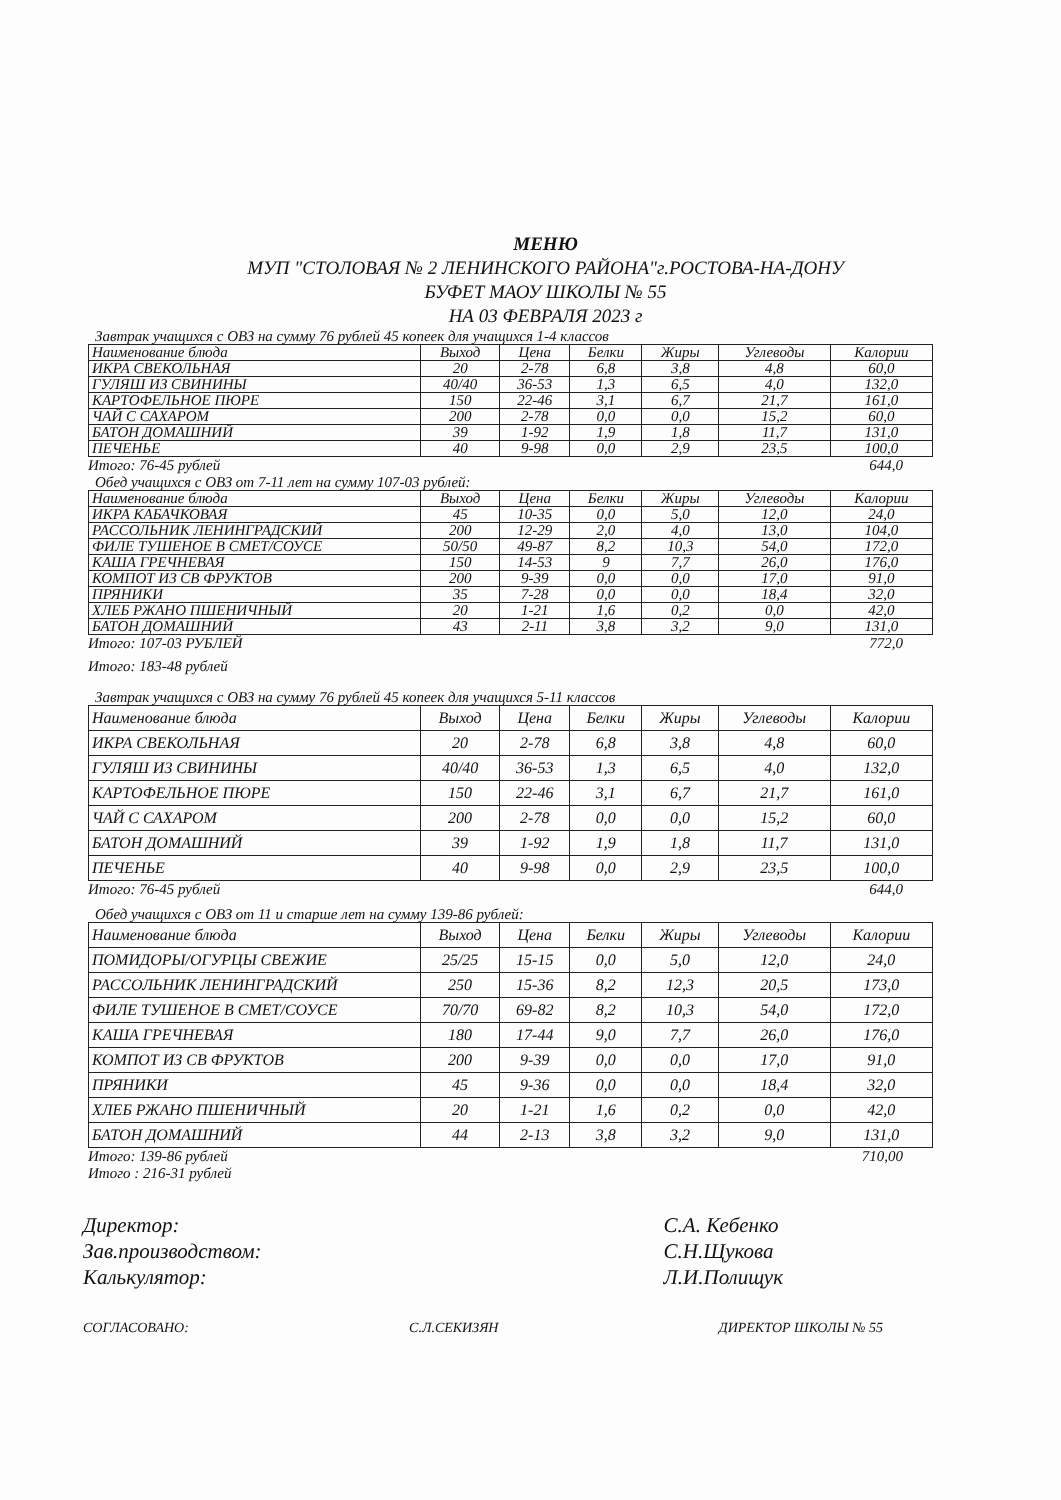МЕНЮ
МУП "СТОЛОВАЯ № 2 ЛЕНИНСКОГО РАЙОНА"г.РОСТОВА-НА-ДОНУ
БУФЕТ МАОУ ШКОЛЫ № 55
НА 03 ФЕВРАЛЯ 2023 г
Завтрак учащихся с ОВЗ на сумму 76 рублей 45 копеек для учащихся 1-4 классов
| Наименование блюда | Выход | Цена | Белки | Жиры | Углеводы | Калории |
| --- | --- | --- | --- | --- | --- | --- |
| ИКРА СВЕКОЛЬНАЯ | 20 | 2-78 | 6,8 | 3,8 | 4,8 | 60,0 |
| ГУЛЯШ ИЗ СВИНИНЫ | 40/40 | 36-53 | 1,3 | 6,5 | 4,0 | 132,0 |
| КАРТОФЕЛЬНОЕ ПЮРЕ | 150 | 22-46 | 3,1 | 6,7 | 21,7 | 161,0 |
| ЧАЙ С САХАРОМ | 200 | 2-78 | 0,0 | 0,0 | 15,2 | 60,0 |
| БАТОН ДОМАШНИЙ | 39 | 1-92 | 1,9 | 1,8 | 11,7 | 131,0 |
| ПЕЧЕНЬЕ | 40 | 9-98 | 0,0 | 2,9 | 23,5 | 100,0 |
Итого: 76-45 рублей 644,0
Обед учащихся с ОВЗ от 7-11 лет на сумму 107-03 рублей:
| Наименование блюда | Выход | Цена | Белки | Жиры | Углеводы | Калории |
| --- | --- | --- | --- | --- | --- | --- |
| ИКРА КАБАЧКОВАЯ | 45 | 10-35 | 0,0 | 5,0 | 12,0 | 24,0 |
| РАССОЛЬНИК ЛЕНИНГРАДСКИЙ | 200 | 12-29 | 2,0 | 4,0 | 13,0 | 104,0 |
| ФИЛЕ ТУШЕНОЕ В СМЕТ/СОУСЕ | 50/50 | 49-87 | 8,2 | 10,3 | 54,0 | 172,0 |
| КАША ГРЕЧНЕВАЯ | 150 | 14-53 | 9 | 7,7 | 26,0 | 176,0 |
| КОМПОТ ИЗ СВ ФРУКТОВ | 200 | 9-39 | 0,0 | 0,0 | 17,0 | 91,0 |
| ПРЯНИКИ | 35 | 7-28 | 0,0 | 0,0 | 18,4 | 32,0 |
| ХЛЕБ РЖАНО ПШЕНИЧНЫЙ | 20 | 1-21 | 1,6 | 0,2 | 0,0 | 42,0 |
| БАТОН ДОМАШНИЙ | 43 | 2-11 | 3,8 | 3,2 | 9,0 | 131,0 |
Итого: 107-03 РУБЛЕЙ 772,0
Итого: 183-48 рублей
Завтрак учащихся с ОВЗ на сумму 76 рублей 45 копеек для учащихся 5-11 классов
| Наименование блюда | Выход | Цена | Белки | Жиры | Углеводы | Калории |
| --- | --- | --- | --- | --- | --- | --- |
| ИКРА СВЕКОЛЬНАЯ | 20 | 2-78 | 6,8 | 3,8 | 4,8 | 60,0 |
| ГУЛЯШ ИЗ СВИНИНЫ | 40/40 | 36-53 | 1,3 | 6,5 | 4,0 | 132,0 |
| КАРТОФЕЛЬНОЕ ПЮРЕ | 150 | 22-46 | 3,1 | 6,7 | 21,7 | 161,0 |
| ЧАЙ С САХАРОМ | 200 | 2-78 | 0,0 | 0,0 | 15,2 | 60,0 |
| БАТОН ДОМАШНИЙ | 39 | 1-92 | 1,9 | 1,8 | 11,7 | 131,0 |
| ПЕЧЕНЬЕ | 40 | 9-98 | 0,0 | 2,9 | 23,5 | 100,0 |
Итого: 76-45 рублей 644,0
Обед учащихся с ОВЗ от 11 и старше лет на сумму 139-86 рублей:
| Наименование блюда | Выход | Цена | Белки | Жиры | Углеводы | Калории |
| --- | --- | --- | --- | --- | --- | --- |
| ПОМИДОРЫ/ОГУРЦЫ СВЕЖИЕ | 25/25 | 15-15 | 0,0 | 5,0 | 12,0 | 24,0 |
| РАССОЛЬНИК ЛЕНИНГРАДСКИЙ | 250 | 15-36 | 8,2 | 12,3 | 20,5 | 173,0 |
| ФИЛЕ ТУШЕНОЕ В СМЕТ/СОУСЕ | 70/70 | 69-82 | 8,2 | 10,3 | 54,0 | 172,0 |
| КАША ГРЕЧНЕВАЯ | 180 | 17-44 | 9,0 | 7,7 | 26,0 | 176,0 |
| КОМПОТ ИЗ СВ ФРУКТОВ | 200 | 9-39 | 0,0 | 0,0 | 17,0 | 91,0 |
| ПРЯНИКИ | 45 | 9-36 | 0,0 | 0,0 | 18,4 | 32,0 |
| ХЛЕБ РЖАНО ПШЕНИЧНЫЙ | 20 | 1-21 | 1,6 | 0,2 | 0,0 | 42,0 |
| БАТОН ДОМАШНИЙ | 44 | 2-13 | 3,8 | 3,2 | 9,0 | 131,0 |
Итого: 139-86 рублей 710,00
Итого : 216-31 рублей
Директор:
Зав.производством:
Калькулятор:
С.А. Кебенко
С.Н.Щукова
Л.И.Полищук
СОГЛАСОВАНО: С.Л.СЕКИЗЯН ДИРЕКТОР ШКОЛЫ № 55